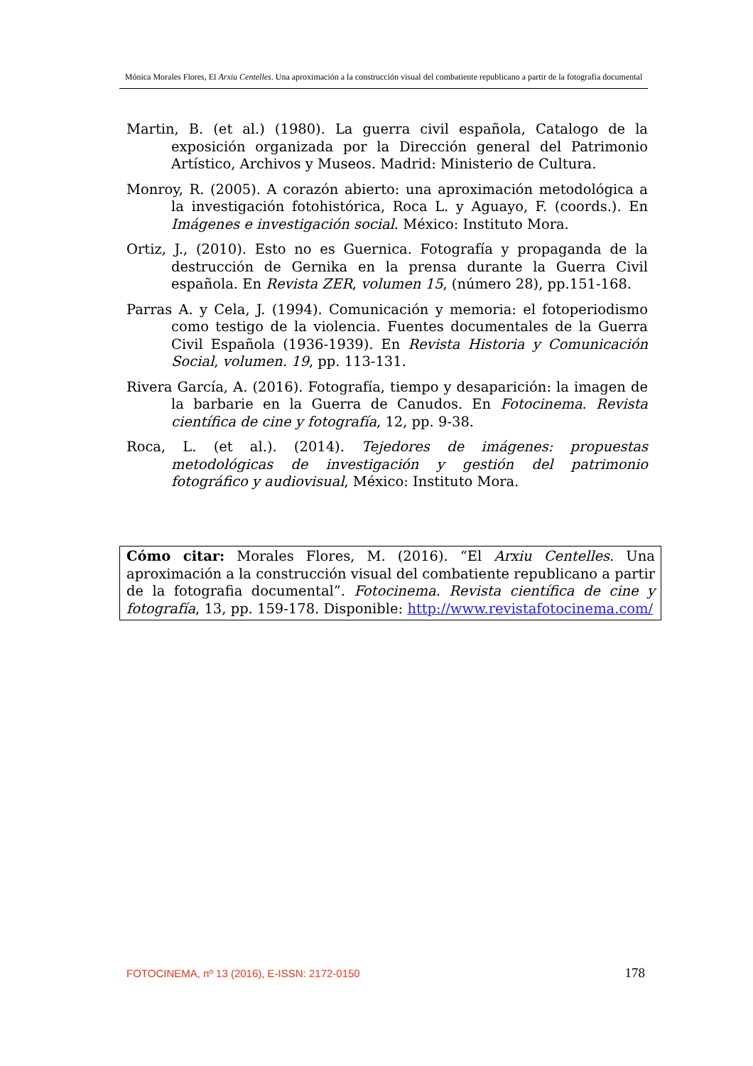Mónica Morales Flores, El Arxiu Centelles. Una aproximación a la construcción visual del combatiente republicano a partir de la fotografia documental
Martin, B. (et al.) (1980). La guerra civil española, Catalogo de la exposición organizada por la Dirección general del Patrimonio Artístico, Archivos y Museos. Madrid: Ministerio de Cultura.
Monroy, R. (2005). A corazón abierto: una aproximación metodológica a la investigación fotohistórica, Roca L. y Aguayo, F. (coords.). En Imágenes e investigación social. México: Instituto Mora.
Ortiz, J., (2010). Esto no es Guernica. Fotografía y propaganda de la destrucción de Gernika en la prensa durante la Guerra Civil española. En Revista ZER, volumen 15, (número 28), pp.151-168.
Parras A. y Cela, J. (1994). Comunicación y memoria: el fotoperiodismo como testigo de la violencia. Fuentes documentales de la Guerra Civil Española (1936-1939). En Revista Historia y Comunicación Social, volumen. 19, pp. 113-131.
Rivera García, A. (2016). Fotografía, tiempo y desaparición: la imagen de la barbarie en la Guerra de Canudos. En Fotocinema. Revista científica de cine y fotografía, 12, pp. 9-38.
Roca, L. (et al.). (2014). Tejedores de imágenes: propuestas metodológicas de investigación y gestión del patrimonio fotográfico y audiovisual, México: Instituto Mora.
Cómo citar: Morales Flores, M. (2016). “El Arxiu Centelles. Una aproximación a la construcción visual del combatiente republicano a partir de la fotografia documental”. Fotocinema. Revista científica de cine y fotografía, 13, pp. 159-178. Disponible: http://www.revistafotocinema.com/
FOTOCINEMA, nº 13 (2016), E-ISSN: 2172-0150 178